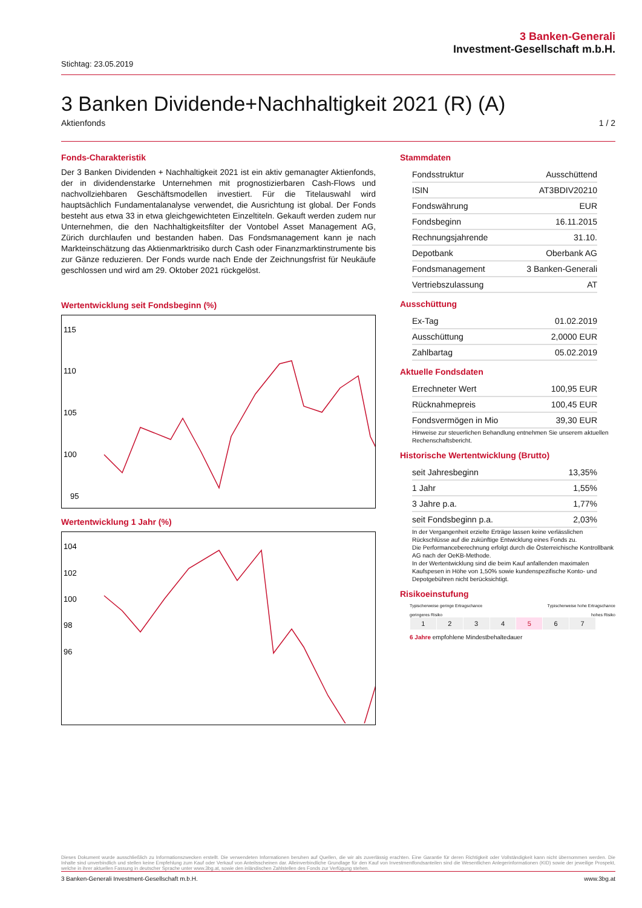3 Banken-Generali
Investment-Gesellschaft m.b.H.
Stichtag: 23.05.2019
3 Banken Dividende+Nachhaltigkeit 2021 (R) (A)
Aktienfonds 1 / 2
Fonds-Charakteristik
Der 3 Banken Dividenden + Nachhaltigkeit 2021 ist ein aktiv gemanagter Aktienfonds, der in dividendenstarke Unternehmen mit prognostizierbaren Cash-Flows und nachvollziehbaren Geschäftsmodellen investiert. Für die Titelauswahl wird hauptsächlich Fundamentalanalyse verwendet, die Ausrichtung ist global. Der Fonds besteht aus etwa 33 in etwa gleichgewichteten Einzeltiteln. Gekauft werden zudem nur Unternehmen, die den Nachhaltigkeitsfilter der Vontobel Asset Management AG, Zürich durchlaufen und bestanden haben. Das Fondsmanagement kann je nach Markteinschätzung das Aktienmarktrisiko durch Cash oder Finanzmarktinstrumente bis zur Gänze reduzieren. Der Fonds wurde nach Ende der Zeichnungsfrist für Neukäufe geschlossen und wird am 29. Oktober 2021 rückgelöst.
Wertentwicklung seit Fondsbeginn (%)
115
110
105
100
95
Wertentwicklung 1 Jahr (%)
104
102
100
98
96
Stammdaten
| Fondsstruktur | Ausschüttend |
| ISIN | AT3BDIV20210 |
| Fondswährung | EUR |
| Fondsbeginn | 16.11.2015 |
| Rechnungsjahrende | 31.10. |
| Depotbank | Oberbank AG |
| Fondsmanagement | 3 Banken-Generali |
| Vertriebszulassung | AT |
Ausschüttung
| Ex-Tag | 01.02.2019 |
| Ausschüttung | 2,0000 EUR |
| Zahlbartag | 05.02.2019 |
Aktuelle Fondsdaten
| Errechneter Wert | 100,95 EUR |
| Rücknahmepreis | 100,45 EUR |
| Fondsvermögen in Mio | 39,30 EUR |
Hinweise zur steuerlichen Behandlung entnehmen Sie unserem aktuellen Rechenschaftsbericht.
Historische Wertentwicklung (Brutto)
| seit Jahresbeginn | 13,35% |
| 1 Jahr | 1,55% |
| 3 Jahre p.a. | 1,77% |
| seit Fondsbeginn p.a. | 2,03% |
In der Vergangenheit erzielte Erträge lassen keine verlässlichen Rückschlüsse auf die zukünftige Entwicklung eines Fonds zu.
Die Performanceberechnung erfolgt durch die Österreichische Kontrollbank AG nach der OeKB-Methode.
In der Wertentwicklung sind die beim Kauf anfallenden maximalen Kaufspesen in Höhe von 1,50% sowie kundenspezifische Konto- und Depotgebühren nicht berücksichtigt.
Risikoeinstufung
Typischerweise geringe Ertragschance Typischerweise hohe Ertragschance
geringeres Risiko hohes Risiko
| 1 | 2 | 3 | 4 | 5 | 6 | 7 |
6 Jahre empfohlene Mindestbehaltedauer
Dieses Dokument wurde ausschließlich zu Informationszwecken erstellt. Die verwendeten Informationen beruhen auf Quellen, die wir als zuverlässig erachten. Eine Garantie für deren Richtigkeit oder Vollständigkeit kann nicht übernommen werden. Die Inhalte sind unverbindlich und stellen keine Empfehlung zum Kauf oder Verkauf von Anteilsscheinen dar. Alleinverbindliche Grundlage für den Kauf von Investmentfondsanteilen sind die Wesentlichen Anlegerinformationen (KID) sowie der jeweilige Prospekt, welche in ihrer aktuellen Fassung in deutscher Sprache unter www.3bg.at, sowie den inländischen Zahlstellen des Fonds zur Verfügung stehen.
3 Banken-Generali Investment-Gesellschaft m.b.H. www.3bg.at